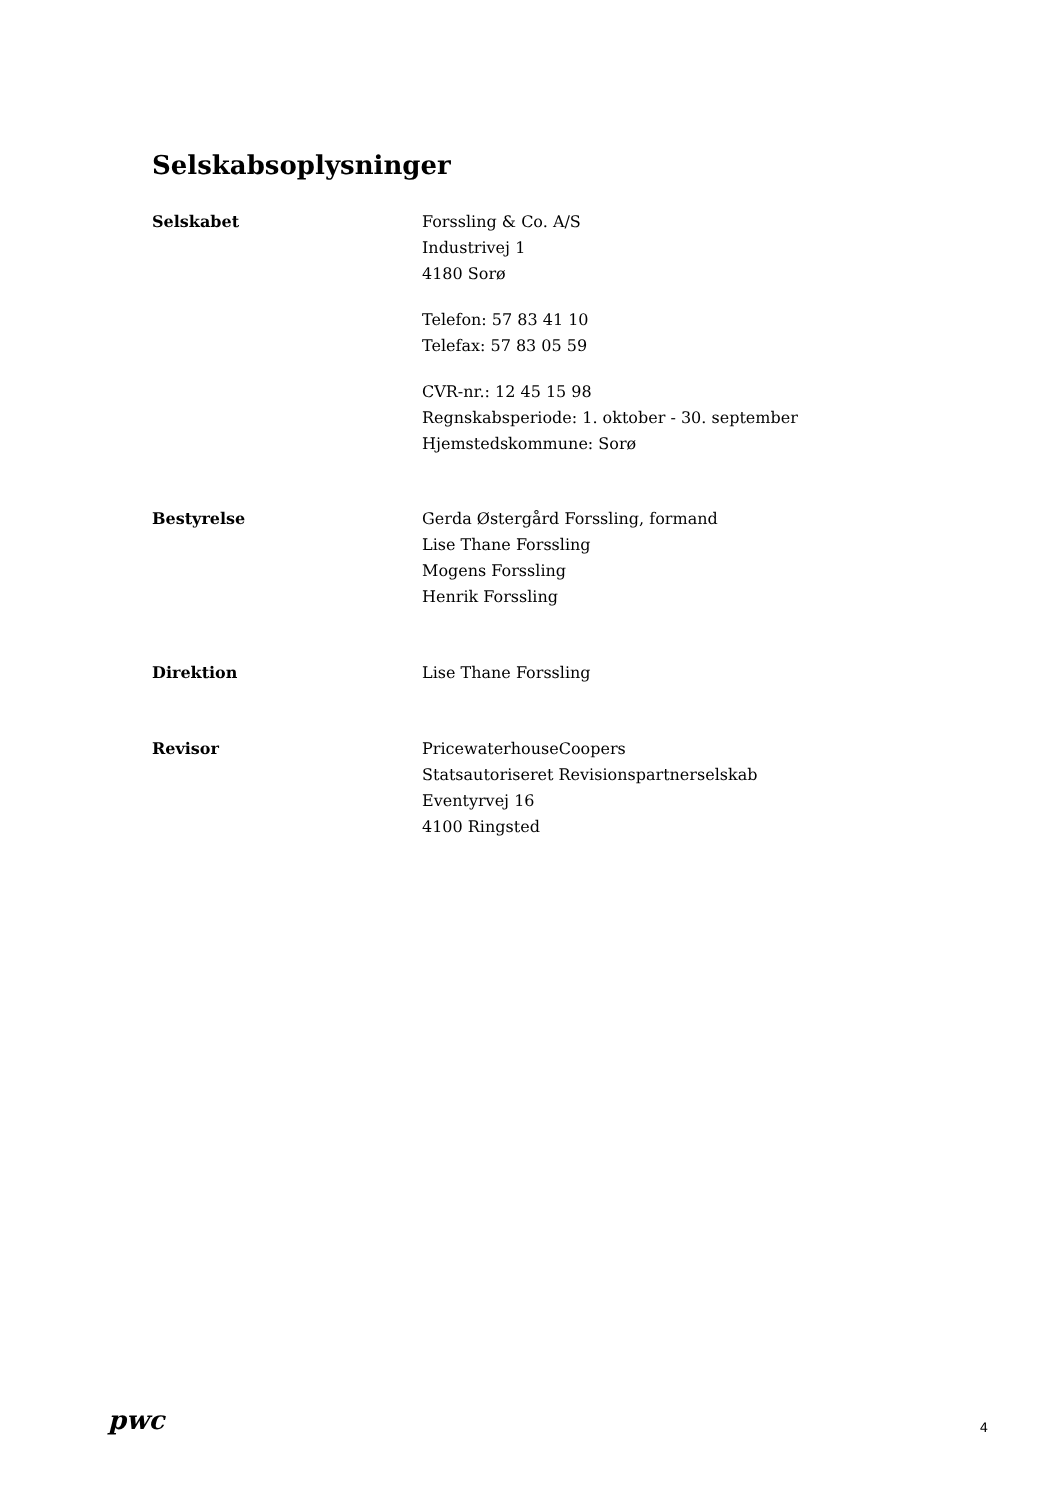Selskabsoplysninger
Selskabet Forssling & Co. A/S
Industrivej 1
4180 Sorø
Telefon: 57 83 41 10
Telefax: 57 83 05 59
CVR-nr.: 12 45 15 98
Regnskabsperiode: 1. oktober - 30. september
Hjemstedskommune: Sorø
Bestyrelse Gerda Østergård Forssling, formand
Lise Thane Forssling
Mogens Forssling
Henrik Forssling
Direktion Lise Thane Forssling
Revisor PricewaterhouseCoopers
Statsautoriseret Revisionspartnerselskab
Eventyrvej 16
4100 Ringsted
pwc
4